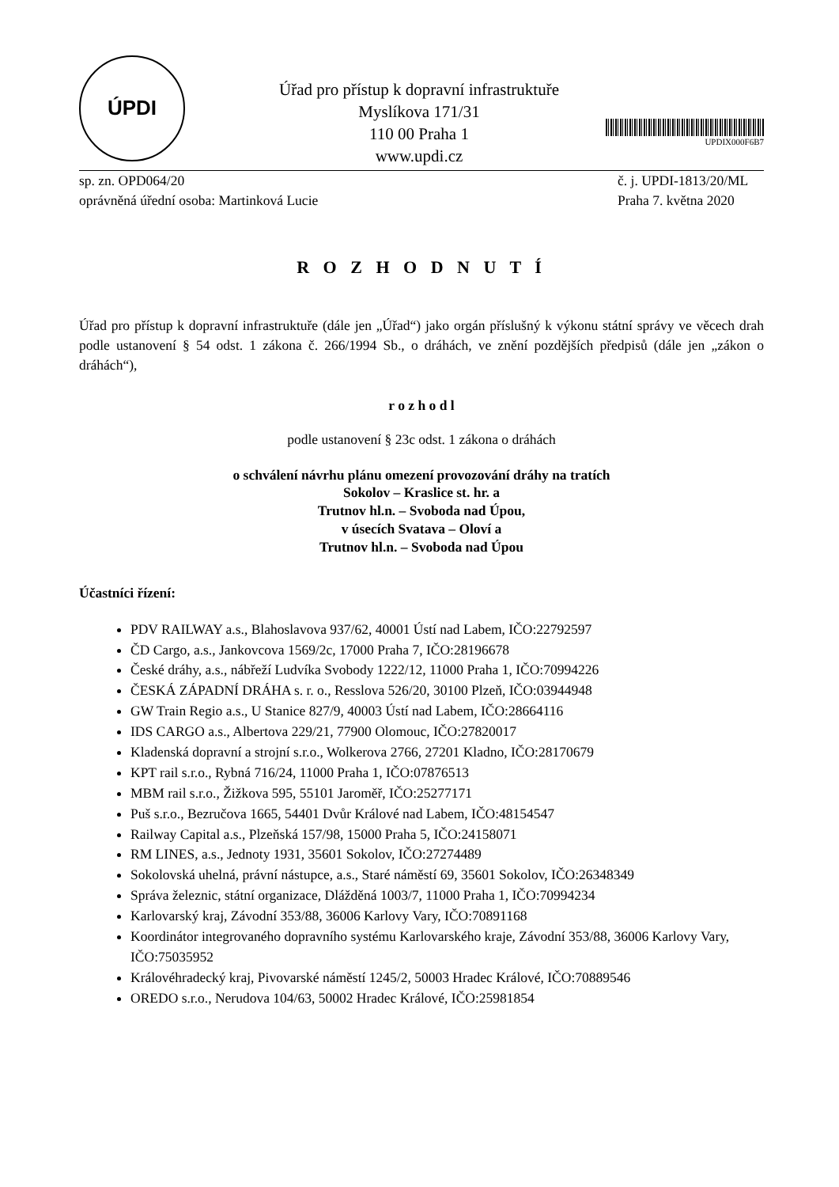ÚPDI
Úřad pro přístup k dopravní infrastruktuře
Myslíkova 171/31
110 00 Praha 1
www.updi.cz
UPDIX000F6B7
sp. zn. OPD064/20 č. j. UPDI-1813/20/ML
oprávněná úřední osoba: Martinková Lucie
Praha 7. května 2020
R O Z H O D N U T Í
Úřad pro přístup k dopravní infrastruktuře (dále jen „Úřad“) jako orgán příslušný k výkonu státní správy ve věcech drah podle ustanovení § 54 odst. 1 zákona č. 266/1994 Sb., o dráhách, ve znění pozdějších předpisů (dále jen „zákon o dráhách“),
r o z h o d l
podle ustanovení § 23c odst. 1 zákona o dráhách
o schválení návrhu plánu omezení provozování dráhy na tratích
Sokolov – Kraslice st. hr. a
Trutnov hl.n. – Svoboda nad Úpou,
v úsecích Svatava – Oloví a
Trutnov hl.n. – Svoboda nad Úpou
Účastníci řízení:
PDV RAILWAY a.s., Blahoslavova 937/62, 40001 Ústí nad Labem, IČO:22792597
ČD Cargo, a.s., Jankovcova 1569/2c, 17000 Praha 7, IČO:28196678
České dráhy, a.s., nábřeží Ludvíka Svobody 1222/12, 11000 Praha 1, IČO:70994226
ČESKÁ ZÁPADNÍ DRÁHA s. r. o., Resslova 526/20, 30100 Plzeň, IČO:03944948
GW Train Regio a.s., U Stanice 827/9, 40003 Ústí nad Labem, IČO:28664116
IDS CARGO a.s., Albertova 229/21, 77900 Olomouc, IČO:27820017
Kladenská dopravní a strojní s.r.o., Wolkerova 2766, 27201 Kladno, IČO:28170679
KPT rail s.r.o., Rybná 716/24, 11000 Praha 1, IČO:07876513
MBM rail s.r.o., Žižkova 595, 55101 Jaroměř, IČO:25277171
Puš s.r.o., Bezručova 1665, 54401 Dvůr Králové nad Labem, IČO:48154547
Railway Capital a.s., Plzeňská 157/98, 15000 Praha 5, IČO:24158071
RM LINES, a.s., Jednoty 1931, 35601 Sokolov, IČO:27274489
Sokolovská uhelná, právní nástupce, a.s., Staré náměstí 69, 35601 Sokolov, IČO:26348349
Správa železnic, státní organizace, Dlážděná 1003/7, 11000 Praha 1, IČO:70994234
Karlovarský kraj, Závodní 353/88, 36006 Karlovy Vary, IČO:70891168
Koordinátor integrovaného dopravního systému Karlovarského kraje, Závodní 353/88, 36006 Karlovy Vary, IČO:75035952
Královéhradecký kraj, Pivovarské náměstí 1245/2, 50003 Hradec Králové, IČO:70889546
OREDO s.r.o., Nerudova 104/63, 50002 Hradec Králové, IČO:25981854